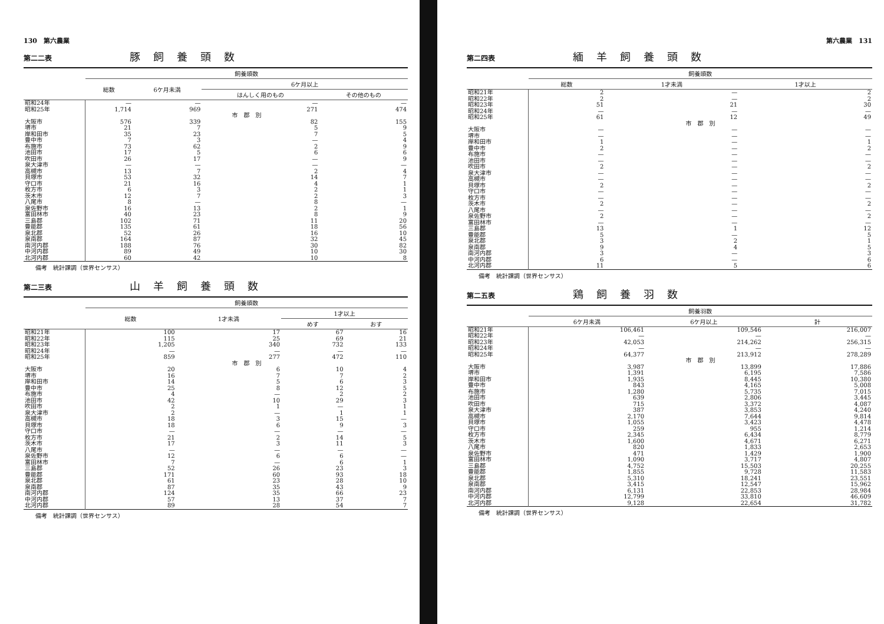130　第六農業
第二二表 豚飼養頭数
| | 飼養頭数 | | | |
| --- | --- | --- | --- | --- |
| | 総数 | 6ケ月未満 | 6ケ月以上 | |
| | | | はんしく用のもの | その他のもの |
| 昭和24年 | — | — | — | — |
| 昭和25年 | 1,714 | 969 | 271 | 474 |
| | 市 郡 別 | | | |
| 大阪市 | 576 | 339 | 82 | 155 |
| 堺市 | 21 | 7 | 5 | 9 |
| 岸和田市 | 35 | 23 | 7 | 5 |
| 豊中市 | 7 | 3 | — | 4 |
| 布施市 | 73 | 62 | 2 | 9 |
| 池田市 | 17 | 5 | 6 | 6 |
| 吹田市 | 26 | 17 | — | 9 |
| 泉大津市 | — | — | — | — |
| 高槻市 | 13 | 7 | 2 | 4 |
| 貝塚市 | 53 | 32 | 14 | 7 |
| 守口市 | 21 | 16 | 4 | 1 |
| 枚方市 | 6 | 3 | 2 | 1 |
| 茨木市 | 12 | 7 | 2 | 3 |
| 八尾市 | 8 | — | 8 | — |
| 泉佐野市 | 16 | 13 | 2 | 1 |
| 富田林市 | 40 | 23 | 8 | 9 |
| 三島郡 | 102 | 71 | 11 | 20 |
| 豊能郡 | 135 | 61 | 18 | 56 |
| 泉北郡 | 52 | 26 | 16 | 10 |
| 泉南郡 | 164 | 87 | 32 | 45 |
| 南河内郡 | 188 | 76 | 30 | 82 |
| 中河内郡 | 89 | 49 | 10 | 30 |
| 北河内郡 | 60 | 42 | 10 | 8 |
備考　統計課調（世界センサス）
第二三表 山羊飼養頭数
| | 飼養頭数 | | | |
| --- | --- | --- | --- | --- |
| | 総数 | 1才未満 | 1才以上 | |
| | | | めす | おす |
| 昭和21年 | 100 | 17 | 67 | 16 |
| 昭和22年 | 115 | 25 | 69 | 21 |
| 昭和23年 | 1,205 | 340 | 732 | 133 |
| 昭和24年 | — | — | — | — |
| 昭和25年 | 859 | 277 | 472 | 110 |
| | 市 郡 別 | | | |
| 大阪市 | 20 | 6 | 10 | 4 |
| 堺市 | 16 | 7 | 7 | 2 |
| 岸和田市 | 14 | 5 | 6 | 3 |
| 豊中市 | 25 | 8 | 12 | 5 |
| 布施市 | 4 | — | 2 | 2 |
| 池田市 | 42 | 10 | 29 | 3 |
| 吹田市 | 2 | 1 | — | 1 |
| 泉大津市 | 2 | — | 1 | 1 |
| 高槻市 | 18 | 3 | 15 | — |
| 貝塚市 | 18 | 6 | 9 | 3 |
| 守口市 | — | — | — | — |
| 枚方市 | 21 | 2 | 14 | 5 |
| 茨木市 | 17 | 3 | 11 | 3 |
| 八尾市 | — | — | — | — |
| 泉佐野市 | 12 | 6 | 6 | — |
| 富田林市 | 7 | — | 6 | 1 |
| 三島郡 | 52 | 26 | 23 | 3 |
| 豊能郡 | 171 | 60 | 93 | 18 |
| 泉北郡 | 61 | 23 | 28 | 10 |
| 泉南郡 | 87 | 35 | 43 | 9 |
| 南河内郡 | 124 | 35 | 66 | 23 |
| 中河内郡 | 57 | 13 | 37 | 7 |
| 北河内郡 | 89 | 28 | 54 | 7 |
備考　統計課調（世界センサス）
第六農業　131
第二四表 緬羊飼養頭数
| | 飼養頭数 | | |
| --- | --- | --- | --- |
| | 総数 | 1才未満 | 1才以上 |
| 昭和21年 | 2 | — | 2 |
| 昭和22年 | 2 | — | 2 |
| 昭和23年 | 51 | 21 | 30 |
| 昭和24年 | — | — | — |
| 昭和25年 | 61 | 12 | 49 |
| | 市 郡 別 | | |
| 大阪市 | — | — | — |
| 堺市 | — | — | — |
| 岸和田市 | 1 | — | 1 |
| 豊中市 | 2 | — | 2 |
| 布施市 | — | — | — |
| 池田市 | — | — | — |
| 吹田市 | 2 | — | 2 |
| 泉大津市 | — | — | — |
| 高槻市 | — | — | — |
| 貝塚市 | 2 | — | 2 |
| 守口市 | — | — | — |
| 枚方市 | — | — | — |
| 茨木市 | 2 | — | 2 |
| 八尾市 | — | — | — |
| 泉佐野市 | 2 | — | 2 |
| 富田林市 | — | — | — |
| 三島郡 | 13 | 1 | 12 |
| 豊能郡 | 5 | — | 5 |
| 泉北郡 | 3 | 2 | 1 |
| 泉南郡 | 9 | 4 | 5 |
| 南河内郡 | 3 | — | 3 |
| 中河内郡 | 6 | — | 6 |
| 北河内郡 | 11 | 5 | 6 |
備考　統計課調（世界センサス）
第二五表 鶏飼養羽数
| | 飼養羽数 | | |
| --- | --- | --- | --- |
| | 6ケ月未満 | 6ケ月以上 | 計 |
| 昭和21年 | 106,461 | 109,546 | 216,007 |
| 昭和22年 | — | — | — |
| 昭和23年 | 42,053 | 214,262 | 256,315 |
| 昭和24年 | — | — | — |
| 昭和25年 | 64,377 | 213,912 | 278,289 |
| | 市 郡 別 | | |
| 大阪市 | 3,987 | 13,899 | 17,886 |
| 堺市 | 1,391 | 6,195 | 7,586 |
| 岸和田市 | 1,935 | 8,445 | 10,380 |
| 豊中市 | 843 | 4,165 | 5,008 |
| 布施市 | 1,280 | 5,735 | 7,015 |
| 池田市 | 639 | 2,806 | 3,445 |
| 吹田市 | 715 | 3,372 | 4,087 |
| 泉大津市 | 387 | 3,853 | 4,240 |
| 高槻市 | 2,170 | 7,644 | 9,814 |
| 貝塚市 | 1,055 | 3,423 | 4,478 |
| 守口市 | 259 | 955 | 1,214 |
| 枚方市 | 2,345 | 6,434 | 8,779 |
| 茨木市 | 1,600 | 4,671 | 6,271 |
| 八尾市 | 820 | 1,833 | 2,653 |
| 泉佐野市 | 471 | 1,429 | 1,900 |
| 富田林市 | 1,090 | 3,717 | 4,807 |
| 三島郡 | 4,752 | 15,503 | 20,255 |
| 豊能郡 | 1,855 | 9,728 | 11,583 |
| 泉北郡 | 5,310 | 18,241 | 23,551 |
| 泉南郡 | 3,415 | 12,547 | 15,962 |
| 南河内郡 | 6,131 | 22,853 | 28,984 |
| 中河内郡 | 12,799 | 33,810 | 46,609 |
| 北河内郡 | 9,128 | 22,654 | 31,782 |
備考　統計課調（世界センサス）